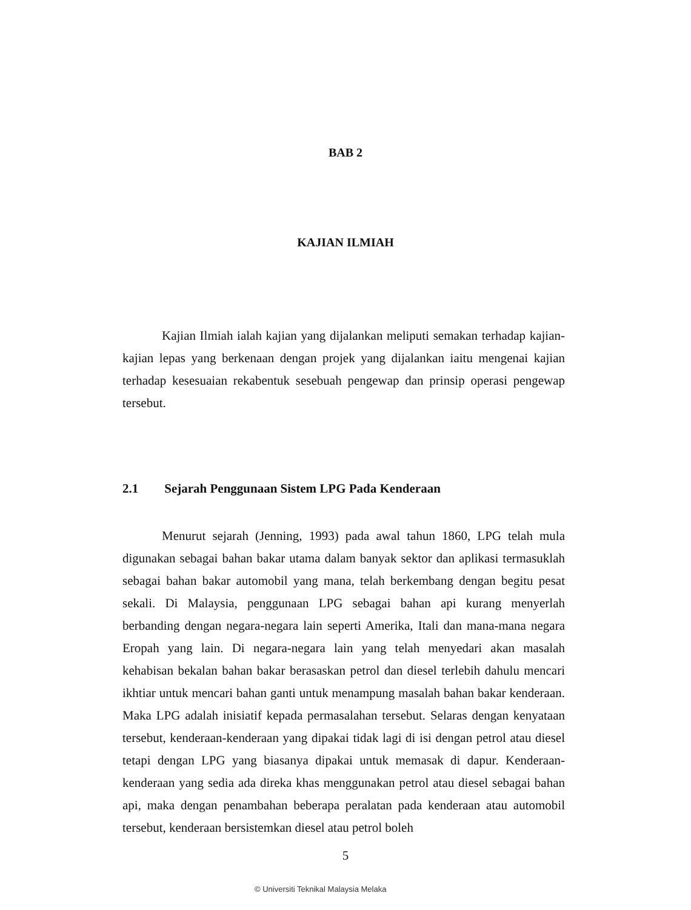BAB 2
KAJIAN ILMIAH
Kajian Ilmiah ialah kajian yang dijalankan meliputi semakan terhadap kajian-kajian lepas yang berkenaan dengan projek yang dijalankan iaitu mengenai kajian terhadap kesesuaian rekabentuk sesebuah pengewap dan prinsip operasi pengewap tersebut.
2.1 Sejarah Penggunaan Sistem LPG Pada Kenderaan
Menurut sejarah (Jenning, 1993) pada awal tahun 1860, LPG telah mula digunakan sebagai bahan bakar utama dalam banyak sektor dan aplikasi termasuklah sebagai bahan bakar automobil yang mana, telah berkembang dengan begitu pesat sekali. Di Malaysia, penggunaan LPG sebagai bahan api kurang menyerlah berbanding dengan negara-negara lain seperti Amerika, Itali dan mana-mana negara Eropah yang lain. Di negara-negara lain yang telah menyedari akan masalah kehabisan bekalan bahan bakar berasaskan petrol dan diesel terlebih dahulu mencari ikhtiar untuk mencari bahan ganti untuk menampung masalah bahan bakar kenderaan. Maka LPG adalah inisiatif kepada permasalahan tersebut. Selaras dengan kenyataan tersebut, kenderaan-kenderaan yang dipakai tidak lagi di isi dengan petrol atau diesel tetapi dengan LPG yang biasanya dipakai untuk memasak di dapur. Kenderaan-kenderaan yang sedia ada direka khas menggunakan petrol atau diesel sebagai bahan api, maka dengan penambahan beberapa peralatan pada kenderaan atau automobil tersebut, kenderaan bersistemkan diesel atau petrol boleh
5
© Universiti Teknikal Malaysia Melaka